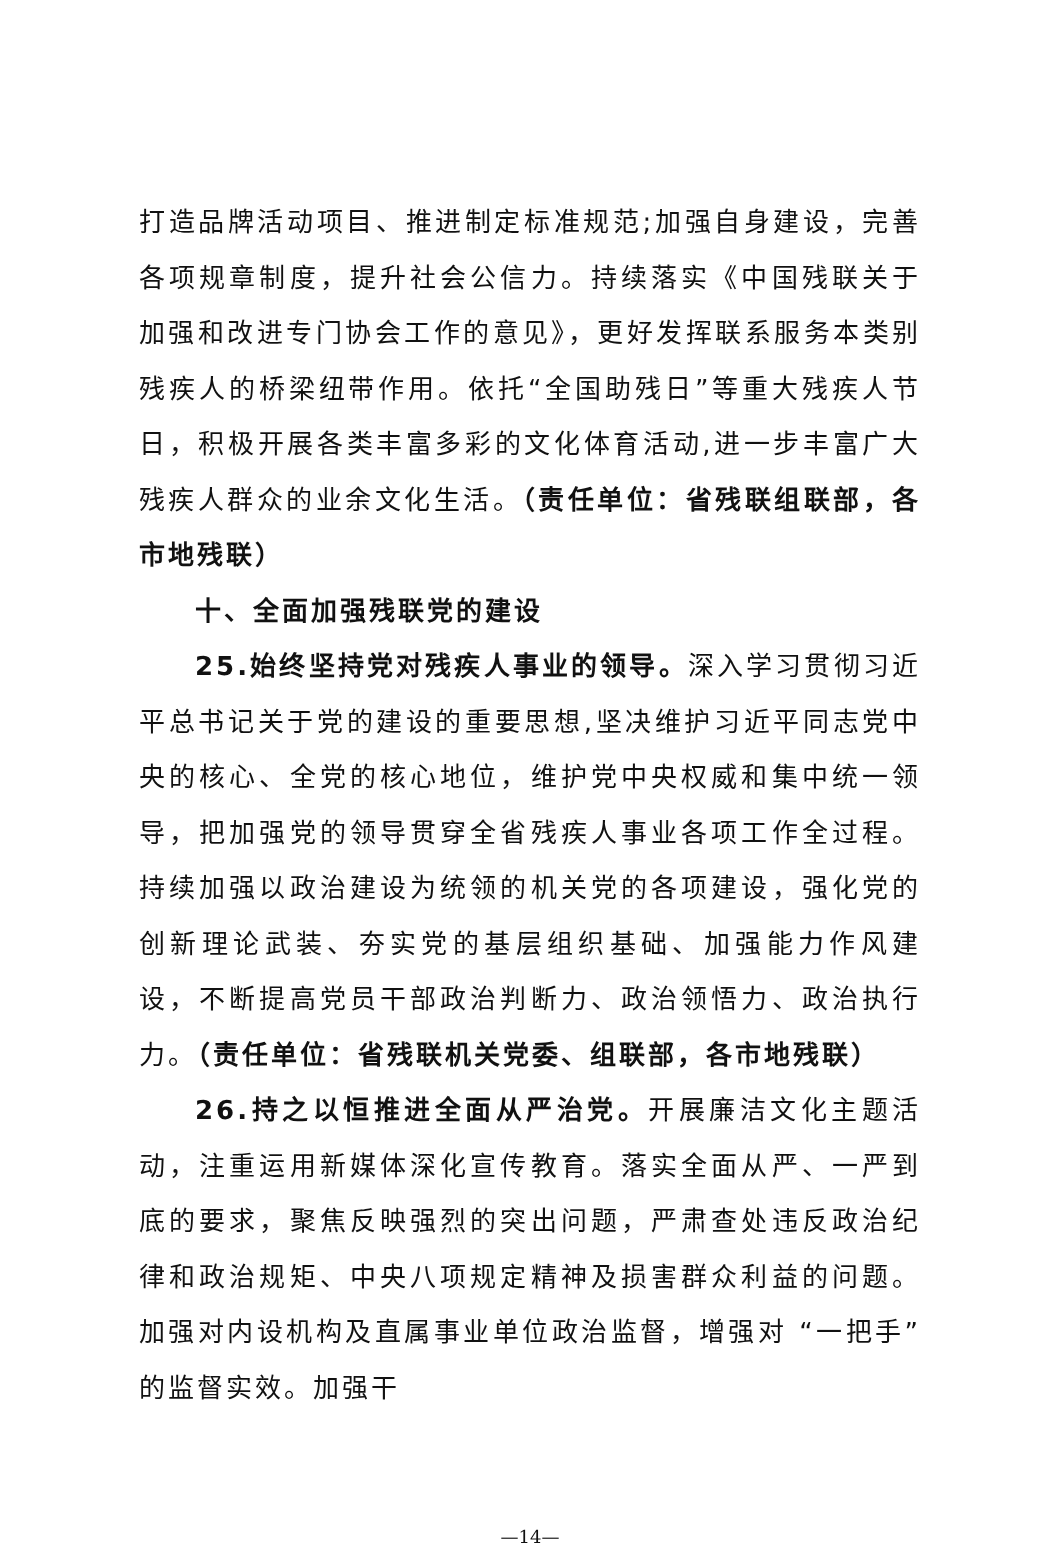打造品牌活动项目、推进制定标准规范;加强自身建设，完善各项规章制度，提升社会公信力。持续落实《中国残联关于加强和改进专门协会工作的意见》，更好发挥联系服务本类别残疾人的桥梁纽带作用。依托“全国助残日”等重大残疾人节日，积极开展各类丰富多彩的文化体育活动,进一步丰富广大残疾人群众的业余文化生活。（责任单位：省残联组联部，各市地残联）
十、全面加强残联党的建设
25.始终坚持党对残疾人事业的领导。深入学习贯彻习近平总书记关于党的建设的重要思想,坚决维护习近平同志党中央的核心、全党的核心地位，维护党中央权威和集中统一领导，把加强党的领导贯穿全省残疾人事业各项工作全过程。持续加强以政治建设为统领的机关党的各项建设，强化党的创新理论武装、夯实党的基层组织基础、加强能力作风建设，不断提高党员干部政治判断力、政治领悟力、政治执行力。（责任单位：省残联机关党委、组联部，各市地残联）
26.持之以恒推进全面从严治党。开展廉洁文化主题活动，注重运用新媒体深化宣传教育。落实全面从严、一严到底的要求，聚焦反映强烈的突出问题，严肃查处违反政治纪律和政治规矩、中央八项规定精神及损害群众利益的问题。加强对内设机构及直属事业单位政治监督，增强对 “一把手”的监督实效。加强干
—14—